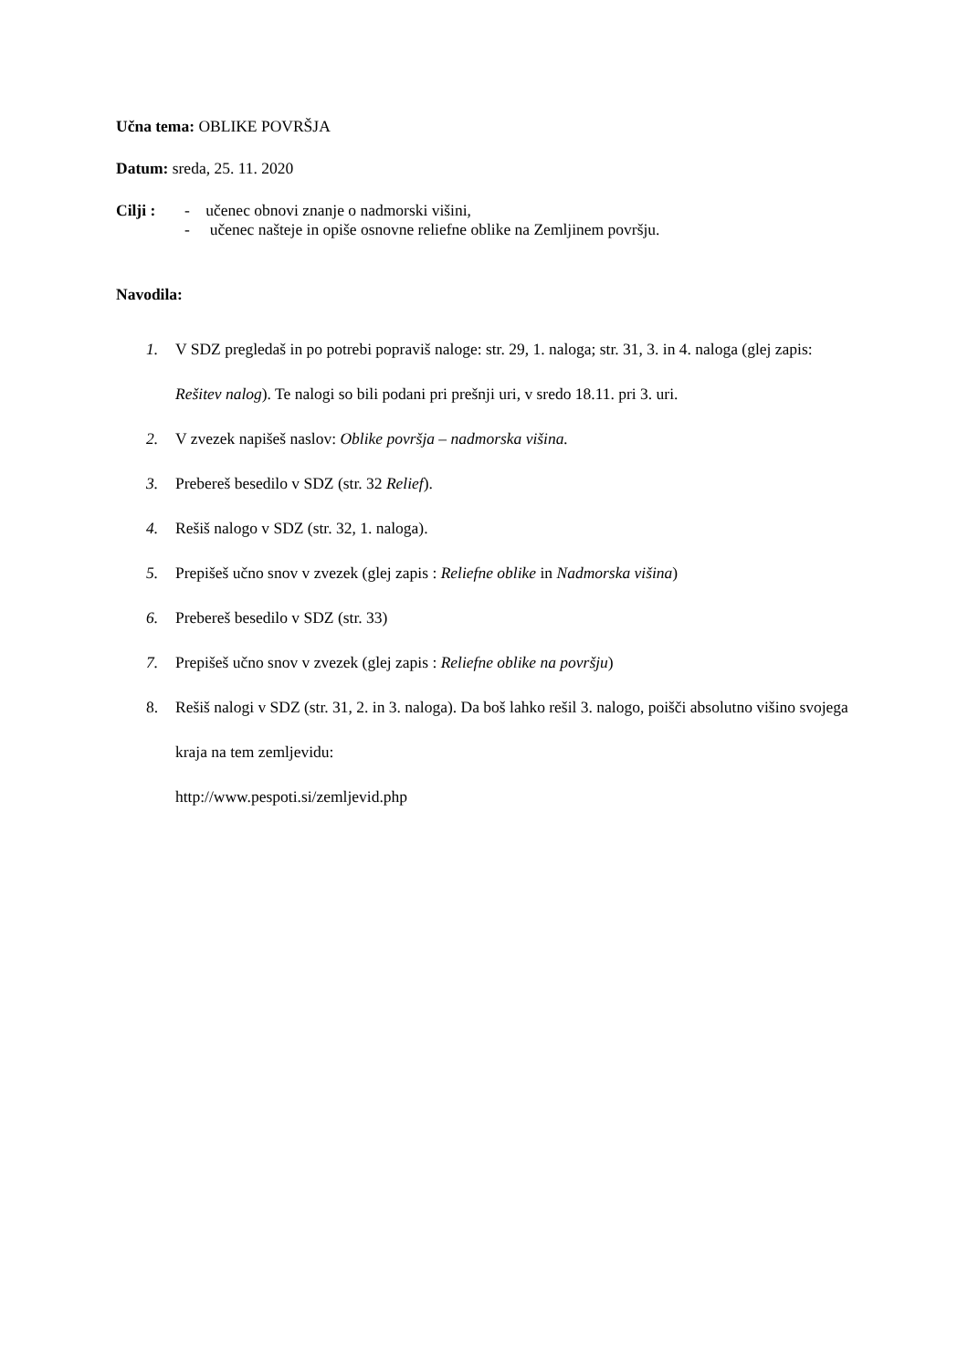Učna tema: OBLIKE POVRŠJA
Datum: sreda, 25. 11. 2020
Cilji :
- učenec obnovi znanje o nadmorski višini,
- učenec našteje in opiše osnovne reliefne oblike na Zemljinem površju.
Navodila:
1. V SDZ pregledaš in po potrebi popraviš naloge: str. 29, 1. naloga; str. 31, 3. in 4. naloga (glej zapis: Rešitev nalog). Te nalogi so bili podani pri prešnji uri, v sredo 18.11. pri 3. uri.
2. V zvezek napišeš naslov: Oblike površja – nadmorska višina.
3. Prebereš besedilo v SDZ (str. 32 Relief).
4. Rešiš nalogo v SDZ (str. 32, 1. naloga).
5. Prepišeš učno snov v zvezek (glej zapis : Reliefne oblike in Nadmorska višina)
6. Prebereš besedilo v SDZ (str. 33)
7. Prepišeš učno snov v zvezek (glej zapis : Reliefne oblike na površju)
8. Rešiš nalogi v SDZ (str. 31, 2. in 3. naloga). Da boš lahko rešil 3. nalogo, poišči absolutno višino svojega kraja na tem zemljevidu:
http://www.pespoti.si/zemljevid.php